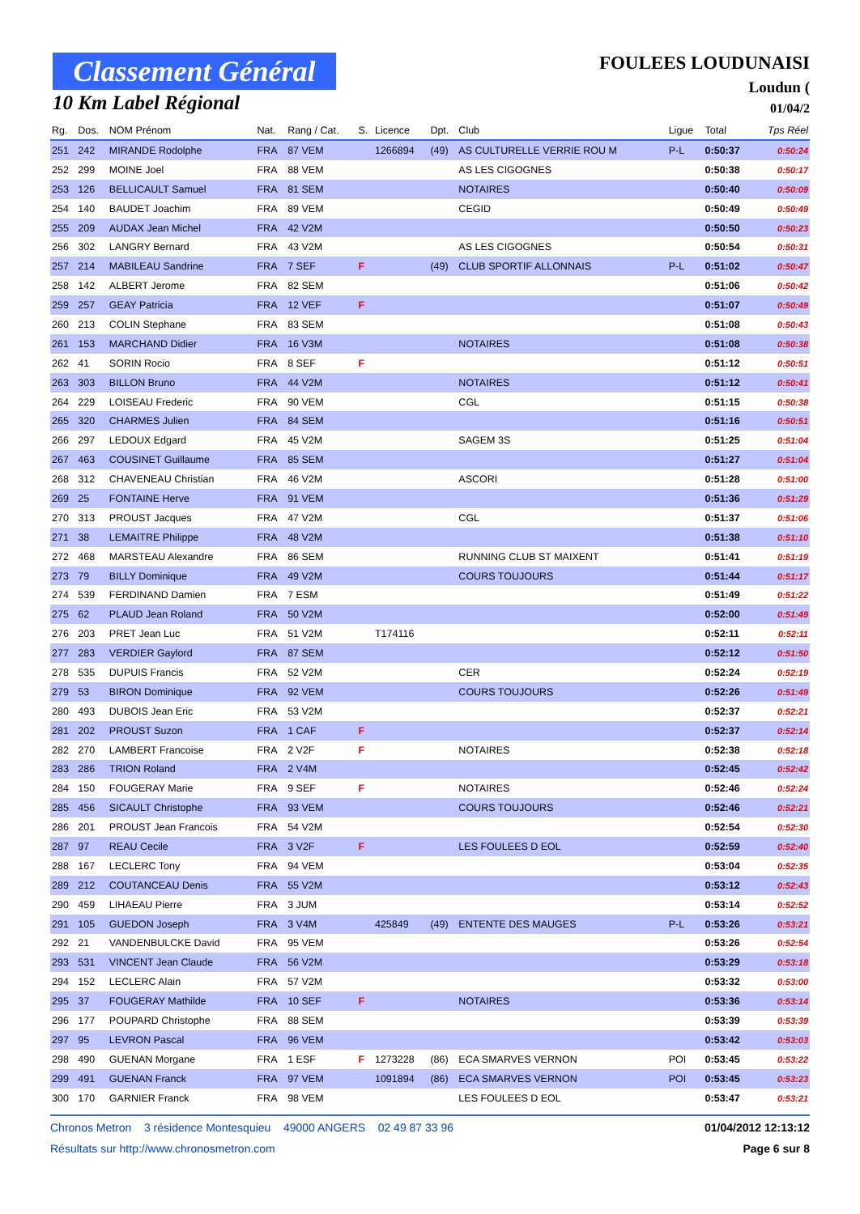Classement Général
10 Km Label Régional
FOULEES LOUDUNAISI
Loudun (
01/04/2
| Rg. | Dos. | NOM Prénom | Nat. | Rang / Cat. | S. | Licence | Dpt. | Club | Ligue | Total | Tps Réel |
| --- | --- | --- | --- | --- | --- | --- | --- | --- | --- | --- | --- |
| 251 | 242 | MIRANDE Rodolphe | FRA | 87 VEM | | 1266894 | (49) | AS CULTURELLE VERRIE ROU M | P-L | 0:50:37 | 0:50:24 |
| 252 | 299 | MOINE Joel | FRA | 88 VEM | | | | AS LES CIGOGNES | | 0:50:38 | 0:50:17 |
| 253 | 126 | BELLICAULT Samuel | FRA | 81 SEM | | | | NOTAIRES | | 0:50:40 | 0:50:09 |
| 254 | 140 | BAUDET Joachim | FRA | 89 VEM | | | | CEGID | | 0:50:49 | 0:50:49 |
| 255 | 209 | AUDAX Jean Michel | FRA | 42 V2M | | | | | | 0:50:50 | 0:50:23 |
| 256 | 302 | LANGRY Bernard | FRA | 43 V2M | | | | AS LES CIGOGNES | | 0:50:54 | 0:50:31 |
| 257 | 214 | MABILEAU Sandrine | FRA | 7 SEF | F | | (49) | CLUB SPORTIF ALLONNAIS | P-L | 0:51:02 | 0:50:47 |
| 258 | 142 | ALBERT Jerome | FRA | 82 SEM | | | | | | 0:51:06 | 0:50:42 |
| 259 | 257 | GEAY Patricia | FRA | 12 VEF | F | | | | | 0:51:07 | 0:50:49 |
| 260 | 213 | COLIN Stephane | FRA | 83 SEM | | | | | | 0:51:08 | 0:50:43 |
| 261 | 153 | MARCHAND Didier | FRA | 16 V3M | | | | NOTAIRES | | 0:51:08 | 0:50:38 |
| 262 | 41 | SORIN Rocio | FRA | 8 SEF | F | | | | | 0:51:12 | 0:50:51 |
| 263 | 303 | BILLON Bruno | FRA | 44 V2M | | | | NOTAIRES | | 0:51:12 | 0:50:41 |
| 264 | 229 | LOISEAU Frederic | FRA | 90 VEM | | | | CGL | | 0:51:15 | 0:50:38 |
| 265 | 320 | CHARMES Julien | FRA | 84 SEM | | | | | | 0:51:16 | 0:50:51 |
| 266 | 297 | LEDOUX Edgard | FRA | 45 V2M | | | | SAGEM 3S | | 0:51:25 | 0:51:04 |
| 267 | 463 | COUSINET Guillaume | FRA | 85 SEM | | | | | | 0:51:27 | 0:51:04 |
| 268 | 312 | CHAVENEAU Christian | FRA | 46 V2M | | | | ASCORI | | 0:51:28 | 0:51:00 |
| 269 | 25 | FONTAINE Herve | FRA | 91 VEM | | | | | | 0:51:36 | 0:51:29 |
| 270 | 313 | PROUST Jacques | FRA | 47 V2M | | | | CGL | | 0:51:37 | 0:51:06 |
| 271 | 38 | LEMAITRE Philippe | FRA | 48 V2M | | | | | | 0:51:38 | 0:51:10 |
| 272 | 468 | MARSTEAU Alexandre | FRA | 86 SEM | | | | RUNNING CLUB ST MAIXENT | | 0:51:41 | 0:51:19 |
| 273 | 79 | BILLY Dominique | FRA | 49 V2M | | | | COURS TOUJOURS | | 0:51:44 | 0:51:17 |
| 274 | 539 | FERDINAND Damien | FRA | 7 ESM | | | | | | 0:51:49 | 0:51:22 |
| 275 | 62 | PLAUD Jean Roland | FRA | 50 V2M | | | | | | 0:52:00 | 0:51:49 |
| 276 | 203 | PRET Jean Luc | FRA | 51 V2M | | T174116 | | | | 0:52:11 | 0:52:11 |
| 277 | 283 | VERDIER Gaylord | FRA | 87 SEM | | | | | | 0:52:12 | 0:51:50 |
| 278 | 535 | DUPUIS Francis | FRA | 52 V2M | | | | CER | | 0:52:24 | 0:52:19 |
| 279 | 53 | BIRON Dominique | FRA | 92 VEM | | | | COURS TOUJOURS | | 0:52:26 | 0:51:49 |
| 280 | 493 | DUBOIS Jean Eric | FRA | 53 V2M | | | | | | 0:52:37 | 0:52:21 |
| 281 | 202 | PROUST Suzon | FRA | 1 CAF | F | | | | | 0:52:37 | 0:52:14 |
| 282 | 270 | LAMBERT Francoise | FRA | 2 V2F | F | | | NOTAIRES | | 0:52:38 | 0:52:18 |
| 283 | 286 | TRION Roland | FRA | 2 V4M | | | | | | 0:52:45 | 0:52:42 |
| 284 | 150 | FOUGERAY Marie | FRA | 9 SEF | F | | | NOTAIRES | | 0:52:46 | 0:52:24 |
| 285 | 456 | SICAULT Christophe | FRA | 93 VEM | | | | COURS TOUJOURS | | 0:52:46 | 0:52:21 |
| 286 | 201 | PROUST Jean Francois | FRA | 54 V2M | | | | | | 0:52:54 | 0:52:30 |
| 287 | 97 | REAU Cecile | FRA | 3 V2F | F | | | LES FOULEES D EOL | | 0:52:59 | 0:52:40 |
| 288 | 167 | LECLERC Tony | FRA | 94 VEM | | | | | | 0:53:04 | 0:52:35 |
| 289 | 212 | COUTANCEAU Denis | FRA | 55 V2M | | | | | | 0:53:12 | 0:52:43 |
| 290 | 459 | LIHAEAU Pierre | FRA | 3 JUM | | | | | | 0:53:14 | 0:52:52 |
| 291 | 105 | GUEDON Joseph | FRA | 3 V4M | | 425849 | (49) | ENTENTE DES MAUGES | P-L | 0:53:26 | 0:53:21 |
| 292 | 21 | VANDENBULCKE David | FRA | 95 VEM | | | | | | 0:53:26 | 0:52:54 |
| 293 | 531 | VINCENT Jean Claude | FRA | 56 V2M | | | | | | 0:53:29 | 0:53:18 |
| 294 | 152 | LECLERC Alain | FRA | 57 V2M | | | | | | 0:53:32 | 0:53:00 |
| 295 | 37 | FOUGERAY Mathilde | FRA | 10 SEF | F | | | NOTAIRES | | 0:53:36 | 0:53:14 |
| 296 | 177 | POUPARD Christophe | FRA | 88 SEM | | | | | | 0:53:39 | 0:53:39 |
| 297 | 95 | LEVRON Pascal | FRA | 96 VEM | | | | | | 0:53:42 | 0:53:03 |
| 298 | 490 | GUENAN Morgane | FRA | 1 ESF | F | 1273228 | (86) | ECA SMARVES VERNON | POI | 0:53:45 | 0:53:22 |
| 299 | 491 | GUENAN Franck | FRA | 97 VEM | | 1091894 | (86) | ECA SMARVES VERNON | POI | 0:53:45 | 0:53:23 |
| 300 | 170 | GARNIER Franck | FRA | 98 VEM | | | | LES FOULEES D EOL | | 0:53:47 | 0:53:21 |
Chronos Metron 3 résidence Montesquieu 49000 ANGERS 02 49 87 33 96 01/04/2012 12:13:12
Résultats sur http://www.chronosmetron.com Page 6 sur 8